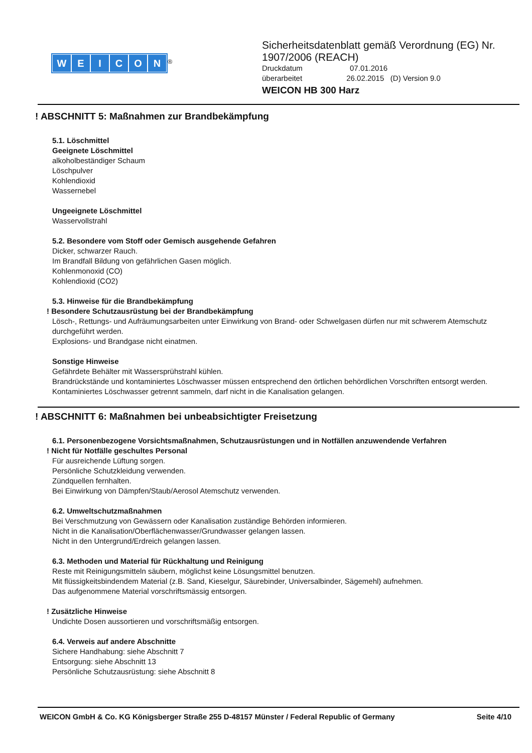WEICON
<sup>®</sup>
Sicherheitsdatenblatt gemäß Verordnung (EG) Nr.
1907/2006 (REACH)
Druckdatum 07.01.2016
überarbeitet 26.02.2015 (D) Version 9.0
WEICON HB 300 Harz
! ABSCHNITT 5: Maßnahmen zur Brandbekämpfung
5.1. Löschmittel
Geeignete Löschmittel
alkoholbeständiger Schaum
Löschpulver
Kohlendioxid
Wassernebel
Ungeeignete Löschmittel
Wasservollstrahl
5.2. Besondere vom Stoff oder Gemisch ausgehende Gefahren
Dicker, schwarzer Rauch.
Im Brandfall Bildung von gefährlichen Gasen möglich.
Kohlenmonoxid (CO)
Kohlendioxid (CO2)
5.3. Hinweise für die Brandbekämpfung
! Besondere Schutzausrüstung bei der Brandbekämpfung
Lösch-, Rettungs- und Aufräumungsarbeiten unter Einwirkung von Brand- oder Schwelgasen dürfen nur mit schwerem Atemschutz durchgeführt werden.
Explosions- und Brandgase nicht einatmen.
Sonstige Hinweise
Gefährdete Behälter mit Wassersprühstrahl kühlen.
Brandrückstände und kontaminiertes Löschwasser müssen entsprechend den örtlichen behördlichen Vorschriften entsorgt werden.
Kontaminiertes Löschwasser getrennt sammeln, darf nicht in die Kanalisation gelangen.
! ABSCHNITT 6: Maßnahmen bei unbeabsichtigter Freisetzung
6.1. Personenbezogene Vorsichtsmaßnahmen, Schutzausrüstungen und in Notfällen anzuwendende Verfahren
! Nicht für Notfälle geschultes Personal
Für ausreichende Lüftung sorgen.
Persönliche Schutzkleidung verwenden.
Zündquellen fernhalten.
Bei Einwirkung von Dämpfen/Staub/Aerosol Atemschutz verwenden.
6.2. Umweltschutzmaßnahmen
Bei Verschmutzung von Gewässern oder Kanalisation zuständige Behörden informieren.
Nicht in die Kanalisation/Oberflächenwasser/Grundwasser gelangen lassen.
Nicht in den Untergrund/Erdreich gelangen lassen.
6.3. Methoden und Material für Rückhaltung und Reinigung
Reste mit Reinigungsmitteln säubern, möglichst keine Lösungsmittel benutzen.
Mit flüssigkeitsbindendem Material (z.B. Sand, Kieselgur, Säurebinder, Universalbinder, Sägemehl) aufnehmen.
Das aufgenommene Material vorschriftsmässig entsorgen.
! Zusätzliche Hinweise
Undichte Dosen aussortieren und vorschriftsmäßig entsorgen.
6.4. Verweis auf andere Abschnitte
Sichere Handhabung: siehe Abschnitt 7
Entsorgung: siehe Abschnitt 13
Persönliche Schutzausrüstung: siehe Abschnitt 8
WEICON GmbH & Co. KG Königsberger Straße 255 D-48157 Münster / Federal Republic of Germany Seite 4/10